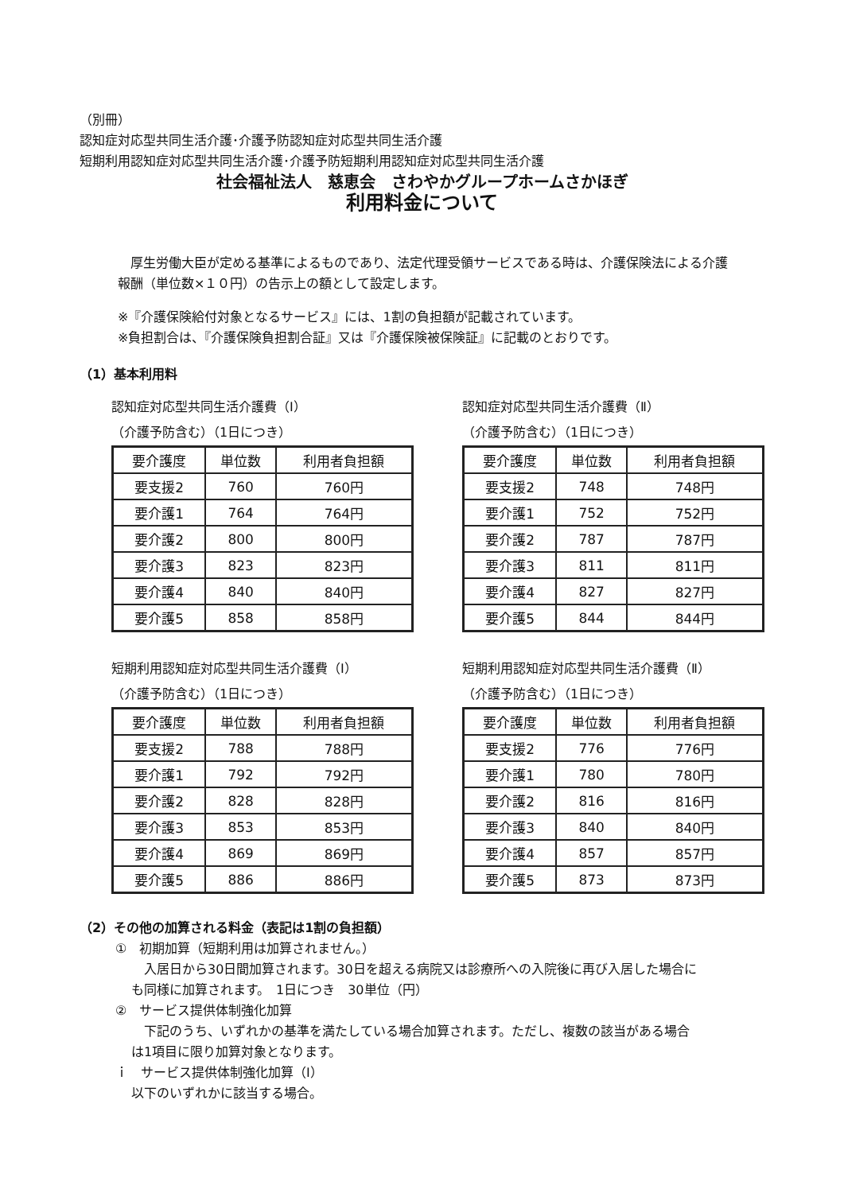（別冊）
認知症対応型共同生活介護･介護予防認知症対応型共同生活介護
短期利用認知症対応型共同生活介護･介護予防短期利用認知症対応型共同生活介護
社会福祉法人　慈恵会　さわやかグループホームさかほぎ
利用料金について
　厚生労働大臣が定める基準によるものであり、法定代理受領サービスである時は、介護保険法による介護報酬（単位数×１０円）の告示上の額として設定します。
※『介護保険給付対象となるサービス』には、1割の負担額が記載されています。
※負担割合は、『介護保険負担割合証』又は『介護保険被保険証』に記載のとおりです。
（1）基本利用料
認知症対応型共同生活介護費（Ⅰ）
（介護予防含む）（1日につき）
| 要介護度 | 単位数 | 利用者負担額 |
| --- | --- | --- |
| 要支援2 | 760 | 760円 |
| 要介護1 | 764 | 764円 |
| 要介護2 | 800 | 800円 |
| 要介護3 | 823 | 823円 |
| 要介護4 | 840 | 840円 |
| 要介護5 | 858 | 858円 |
認知症対応型共同生活介護費（Ⅱ）
（介護予防含む）（1日につき）
| 要介護度 | 単位数 | 利用者負担額 |
| --- | --- | --- |
| 要支援2 | 748 | 748円 |
| 要介護1 | 752 | 752円 |
| 要介護2 | 787 | 787円 |
| 要介護3 | 811 | 811円 |
| 要介護4 | 827 | 827円 |
| 要介護5 | 844 | 844円 |
短期利用認知症対応型共同生活介護費（Ⅰ）
（介護予防含む）（1日につき）
| 要介護度 | 単位数 | 利用者負担額 |
| --- | --- | --- |
| 要支援2 | 788 | 788円 |
| 要介護1 | 792 | 792円 |
| 要介護2 | 828 | 828円 |
| 要介護3 | 853 | 853円 |
| 要介護4 | 869 | 869円 |
| 要介護5 | 886 | 886円 |
短期利用認知症対応型共同生活介護費（Ⅱ）
（介護予防含む）（1日につき）
| 要介護度 | 単位数 | 利用者負担額 |
| --- | --- | --- |
| 要支援2 | 776 | 776円 |
| 要介護1 | 780 | 780円 |
| 要介護2 | 816 | 816円 |
| 要介護3 | 840 | 840円 |
| 要介護4 | 857 | 857円 |
| 要介護5 | 873 | 873円 |
（2）その他の加算される料金（表記は1割の負担額）
①　初期加算（短期利用は加算されません。）
　入居日から30日間加算されます。30日を超える病院又は診療所への入院後に再び入居した場合にも同様に加算されます。　1日につき　30単位（円）
②　サービス提供体制強化加算
　下記のうち、いずれかの基準を満たしている場合加算されます。ただし、複数の該当がある場合は1項目に限り加算対象となります。
ｉ　サービス提供体制強化加算（Ⅰ）
以下のいずれかに該当する場合。